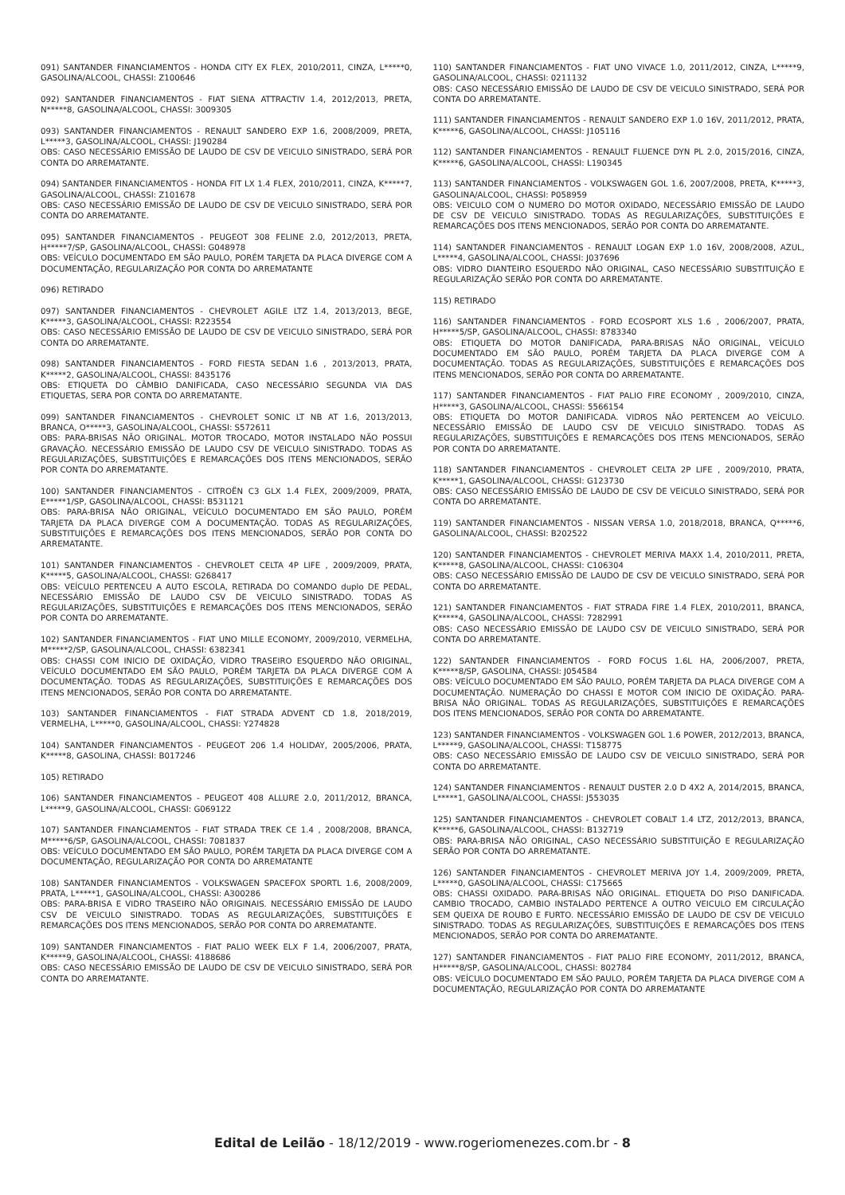091) SANTANDER FINANCIAMENTOS - HONDA CITY EX FLEX, 2010/2011, CINZA, L*****0, GASOLINA/ALCOOL, CHASSI: Z100646
092) SANTANDER FINANCIAMENTOS - FIAT SIENA ATTRACTIV 1.4, 2012/2013, PRETA, N*****8, GASOLINA/ALCOOL, CHASSI: 3009305
093) SANTANDER FINANCIAMENTOS - RENAULT SANDERO EXP 1.6, 2008/2009, PRETA, L*****3, GASOLINA/ALCOOL, CHASSI: J190284
OBS: CASO NECESSÁRIO EMISSÃO DE LAUDO DE CSV DE VEICULO SINISTRADO, SERÁ POR CONTA DO ARREMATANTE.
094) SANTANDER FINANCIAMENTOS - HONDA FIT LX 1.4 FLEX, 2010/2011, CINZA, K*****7, GASOLINA/ALCOOL, CHASSI: Z101678
OBS: CASO NECESSÁRIO EMISSÃO DE LAUDO DE CSV DE VEICULO SINISTRADO, SERÁ POR CONTA DO ARREMATANTE.
095) SANTANDER FINANCIAMENTOS - PEUGEOT 308 FELINE 2.0, 2012/2013, PRETA, H*****7/SP, GASOLINA/ALCOOL, CHASSI: G048978
OBS: VEÍCULO DOCUMENTADO EM SÃO PAULO, PORÉM TARJETA DA PLACA DIVERGE COM A DOCUMENTAÇÃO, REGULARIZAÇÃO POR CONTA DO ARREMATANTE
096) RETIRADO
097) SANTANDER FINANCIAMENTOS - CHEVROLET AGILE LTZ 1.4, 2013/2013, BEGE, K*****3, GASOLINA/ALCOOL, CHASSI: R223554
OBS: CASO NECESSÁRIO EMISSÃO DE LAUDO DE CSV DE VEICULO SINISTRADO, SERÁ POR CONTA DO ARREMATANTE.
098) SANTANDER FINANCIAMENTOS - FORD FIESTA SEDAN 1.6 , 2013/2013, PRATA, K*****2, GASOLINA/ALCOOL, CHASSI: 8435176
OBS: ETIQUETA DO CÂMBIO DANIFICADA, CASO NECESSÁRIO SEGUNDA VIA DAS ETIQUETAS, SERA POR CONTA DO ARREMATANTE.
099) SANTANDER FINANCIAMENTOS - CHEVROLET SONIC LT NB AT 1.6, 2013/2013, BRANCA, O*****3, GASOLINA/ALCOOL, CHASSI: S572611
OBS: PARA-BRISAS NÃO ORIGINAL. MOTOR TROCADO, MOTOR INSTALADO NÃO POSSUI GRAVAÇÃO. NECESSÁRIO EMISSÃO DE LAUDO CSV DE VEICULO SINISTRADO. TODAS AS REGULARIZAÇÕES, SUBSTITUIÇÕES E REMARCAÇÕES DOS ITENS MENCIONADOS, SERÃO POR CONTA DO ARREMATANTE.
100) SANTANDER FINANCIAMENTOS - CITROËN C3 GLX 1.4 FLEX, 2009/2009, PRATA, E*****1/SP, GASOLINA/ALCOOL, CHASSI: B531121
OBS: PARA-BRISA NÃO ORIGINAL, VEÍCULO DOCUMENTADO EM SÃO PAULO, PORÉM TARJETA DA PLACA DIVERGE COM A DOCUMENTAÇÃO. TODAS AS REGULARIZAÇÕES, SUBSTITUIÇÕES E REMARCAÇÕES DOS ITENS MENCIONADOS, SERÃO POR CONTA DO ARREMATANTE.
101) SANTANDER FINANCIAMENTOS - CHEVROLET CELTA 4P LIFE , 2009/2009, PRATA, K*****5, GASOLINA/ALCOOL, CHASSI: G268417
OBS: VEÍCULO PERTENCEU A AUTO ESCOLA, RETIRADA DO COMANDO duplo DE PEDAL, NECESSÁRIO EMISSÃO DE LAUDO CSV DE VEICULO SINISTRADO. TODAS AS REGULARIZAÇÕES, SUBSTITUIÇÕES E REMARCAÇÕES DOS ITENS MENCIONADOS, SERÃO POR CONTA DO ARREMATANTE.
102) SANTANDER FINANCIAMENTOS - FIAT UNO MILLE ECONOMY, 2009/2010, VERMELHA, M*****2/SP, GASOLINA/ALCOOL, CHASSI: 6382341
OBS: CHASSI COM INICIO DE OXIDAÇÃO, VIDRO TRASEIRO ESQUERDO NÃO ORIGINAL, VEÍCULO DOCUMENTADO EM SÃO PAULO, PORÉM TARJETA DA PLACA DIVERGE COM A DOCUMENTAÇÃO. TODAS AS REGULARIZAÇÕES, SUBSTITUIÇÕES E REMARCAÇÕES DOS ITENS MENCIONADOS, SERÃO POR CONTA DO ARREMATANTE.
103) SANTANDER FINANCIAMENTOS - FIAT STRADA ADVENT CD 1.8, 2018/2019, VERMELHA, L*****0, GASOLINA/ALCOOL, CHASSI: Y274828
104) SANTANDER FINANCIAMENTOS - PEUGEOT 206 1.4 HOLIDAY, 2005/2006, PRATA, K*****8, GASOLINA, CHASSI: B017246
105) RETIRADO
106) SANTANDER FINANCIAMENTOS - PEUGEOT 408 ALLURE 2.0, 2011/2012, BRANCA, L*****9, GASOLINA/ALCOOL, CHASSI: G069122
107) SANTANDER FINANCIAMENTOS - FIAT STRADA TREK CE 1.4 , 2008/2008, BRANCA, M*****6/SP, GASOLINA/ALCOOL, CHASSI: 7081837
OBS: VEÍCULO DOCUMENTADO EM SÃO PAULO, PORÉM TARJETA DA PLACA DIVERGE COM A DOCUMENTAÇÃO, REGULARIZAÇÃO POR CONTA DO ARREMATANTE
108) SANTANDER FINANCIAMENTOS - VOLKSWAGEN SPACEFOX SPORTL 1.6, 2008/2009, PRATA, L*****1, GASOLINA/ALCOOL, CHASSI: A300286
OBS: PARA-BRISA E VIDRO TRASEIRO NÃO ORIGINAIS. NECESSÁRIO EMISSÃO DE LAUDO CSV DE VEICULO SINISTRADO. TODAS AS REGULARIZAÇÕES, SUBSTITUIÇÕES E REMARCAÇÕES DOS ITENS MENCIONADOS, SERÃO POR CONTA DO ARREMATANTE.
109) SANTANDER FINANCIAMENTOS - FIAT PALIO WEEK ELX F 1.4, 2006/2007, PRATA, K*****9, GASOLINA/ALCOOL, CHASSI: 4188686
OBS: CASO NECESSÁRIO EMISSÃO DE LAUDO DE CSV DE VEICULO SINISTRADO, SERÁ POR CONTA DO ARREMATANTE.
110) SANTANDER FINANCIAMENTOS - FIAT UNO VIVACE 1.0, 2011/2012, CINZA, L*****9, GASOLINA/ALCOOL, CHASSI: 0211132
OBS: CASO NECESSÁRIO EMISSÃO DE LAUDO DE CSV DE VEICULO SINISTRADO, SERÁ POR CONTA DO ARREMATANTE.
111) SANTANDER FINANCIAMENTOS - RENAULT SANDERO EXP 1.0 16V, 2011/2012, PRATA, K*****6, GASOLINA/ALCOOL, CHASSI: J105116
112) SANTANDER FINANCIAMENTOS - RENAULT FLUENCE DYN PL 2.0, 2015/2016, CINZA, K*****6, GASOLINA/ALCOOL, CHASSI: L190345
113) SANTANDER FINANCIAMENTOS - VOLKSWAGEN GOL 1.6, 2007/2008, PRETA, K*****3, GASOLINA/ALCOOL, CHASSI: P058959
OBS: VEICULO COM O NUMERO DO MOTOR OXIDADO, NECESSÁRIO EMISSÃO DE LAUDO DE CSV DE VEICULO SINISTRADO. TODAS AS REGULARIZAÇÕES, SUBSTITUIÇÕES E REMARCAÇÕES DOS ITENS MENCIONADOS, SERÃO POR CONTA DO ARREMATANTE.
114) SANTANDER FINANCIAMENTOS - RENAULT LOGAN EXP 1.0 16V, 2008/2008, AZUL, L*****4, GASOLINA/ALCOOL, CHASSI: J037696
OBS: VIDRO DIANTEIRO ESQUERDO NÃO ORIGINAL, CASO NECESSÁRIO SUBSTITUIÇÃO E REGULARIZAÇÃO SERÃO POR CONTA DO ARREMATANTE.
115) RETIRADO
116) SANTANDER FINANCIAMENTOS - FORD ECOSPORT XLS 1.6 , 2006/2007, PRATA, H*****5/SP, GASOLINA/ALCOOL, CHASSI: 8783340
OBS: ETIQUETA DO MOTOR DANIFICADA, PARA-BRISAS NÃO ORIGINAL, VEÍCULO DOCUMENTADO EM SÃO PAULO, PORÉM TARJETA DA PLACA DIVERGE COM A DOCUMENTAÇÃO. TODAS AS REGULARIZAÇÕES, SUBSTITUIÇÕES E REMARCAÇÕES DOS ITENS MENCIONADOS, SERÃO POR CONTA DO ARREMATANTE.
117) SANTANDER FINANCIAMENTOS - FIAT PALIO FIRE ECONOMY , 2009/2010, CINZA, H*****3, GASOLINA/ALCOOL, CHASSI: 5566154
OBS: ETIQUETA DO MOTOR DANIFICADA. VIDROS NÃO PERTENCEM AO VEÍCULO. NECESSÁRIO EMISSÃO DE LAUDO CSV DE VEICULO SINISTRADO. TODAS AS REGULARIZAÇÕES, SUBSTITUIÇÕES E REMARCAÇÕES DOS ITENS MENCIONADOS, SERÃO POR CONTA DO ARREMATANTE.
118) SANTANDER FINANCIAMENTOS - CHEVROLET CELTA 2P LIFE , 2009/2010, PRATA, K*****1, GASOLINA/ALCOOL, CHASSI: G123730
OBS: CASO NECESSÁRIO EMISSÃO DE LAUDO DE CSV DE VEICULO SINISTRADO, SERÁ POR CONTA DO ARREMATANTE.
119) SANTANDER FINANCIAMENTOS - NISSAN VERSA 1.0, 2018/2018, BRANCA, Q*****6, GASOLINA/ALCOOL, CHASSI: B202522
120) SANTANDER FINANCIAMENTOS - CHEVROLET MERIVA MAXX 1.4, 2010/2011, PRETA, K*****8, GASOLINA/ALCOOL, CHASSI: C106304
OBS: CASO NECESSÁRIO EMISSÃO DE LAUDO DE CSV DE VEICULO SINISTRADO, SERÁ POR CONTA DO ARREMATANTE.
121) SANTANDER FINANCIAMENTOS - FIAT STRADA FIRE 1.4 FLEX, 2010/2011, BRANCA, K*****4, GASOLINA/ALCOOL, CHASSI: 7282991
OBS: CASO NECESSÁRIO EMISSÃO DE LAUDO CSV DE VEICULO SINISTRADO, SERÁ POR CONTA DO ARREMATANTE.
122) SANTANDER FINANCIAMENTOS - FORD FOCUS 1.6L HA, 2006/2007, PRETA, K*****8/SP, GASOLINA, CHASSI: J054584
OBS: VEÍCULO DOCUMENTADO EM SÃO PAULO, PORÉM TARJETA DA PLACA DIVERGE COM A DOCUMENTAÇÃO. NUMERAÇÃO DO CHASSI E MOTOR COM INICIO DE OXIDAÇÃO. PARA-BRISA NÃO ORIGINAL. TODAS AS REGULARIZAÇÕES, SUBSTITUIÇÕES E REMARCAÇÕES DOS ITENS MENCIONADOS, SERÃO POR CONTA DO ARREMATANTE.
123) SANTANDER FINANCIAMENTOS - VOLKSWAGEN GOL 1.6 POWER, 2012/2013, BRANCA, L*****9, GASOLINA/ALCOOL, CHASSI: T158775
OBS: CASO NECESSÁRIO EMISSÃO DE LAUDO CSV DE VEICULO SINISTRADO, SERÁ POR CONTA DO ARREMATANTE.
124) SANTANDER FINANCIAMENTOS - RENAULT DUSTER 2.0 D 4X2 A, 2014/2015, BRANCA, L*****1, GASOLINA/ALCOOL, CHASSI: J553035
125) SANTANDER FINANCIAMENTOS - CHEVROLET COBALT 1.4 LTZ, 2012/2013, BRANCA, K*****6, GASOLINA/ALCOOL, CHASSI: B132719
OBS: PARA-BRISA NÃO ORIGINAL, CASO NECESSÁRIO SUBSTITUIÇÃO E REGULARIZAÇÃO SERÃO POR CONTA DO ARREMATANTE.
126) SANTANDER FINANCIAMENTOS - CHEVROLET MERIVA JOY 1.4, 2009/2009, PRETA, L*****0, GASOLINA/ALCOOL, CHASSI: C175665
OBS: CHASSI OXIDADO. PARA-BRISAS NÃO ORIGINAL. ETIQUETA DO PISO DANIFICADA. CAMBIO TROCADO, CAMBIO INSTALADO PERTENCE A OUTRO VEICULO EM CIRCULAÇÃO SEM QUEIXA DE ROUBO E FURTO. NECESSÁRIO EMISSÃO DE LAUDO DE CSV DE VEICULO SINISTRADO. TODAS AS REGULARIZAÇÕES, SUBSTITUIÇÕES E REMARCAÇÕES DOS ITENS MENCIONADOS, SERÃO POR CONTA DO ARREMATANTE.
127) SANTANDER FINANCIAMENTOS - FIAT PALIO FIRE ECONOMY, 2011/2012, BRANCA, H*****8/SP, GASOLINA/ALCOOL, CHASSI: 802784
OBS: VEÍCULO DOCUMENTADO EM SÃO PAULO, PORÉM TARJETA DA PLACA DIVERGE COM A DOCUMENTAÇÃO, REGULARIZAÇÃO POR CONTA DO ARREMATANTE
Edital de Leilão - 18/12/2019 - www.rogeriomenezes.com.br - 8